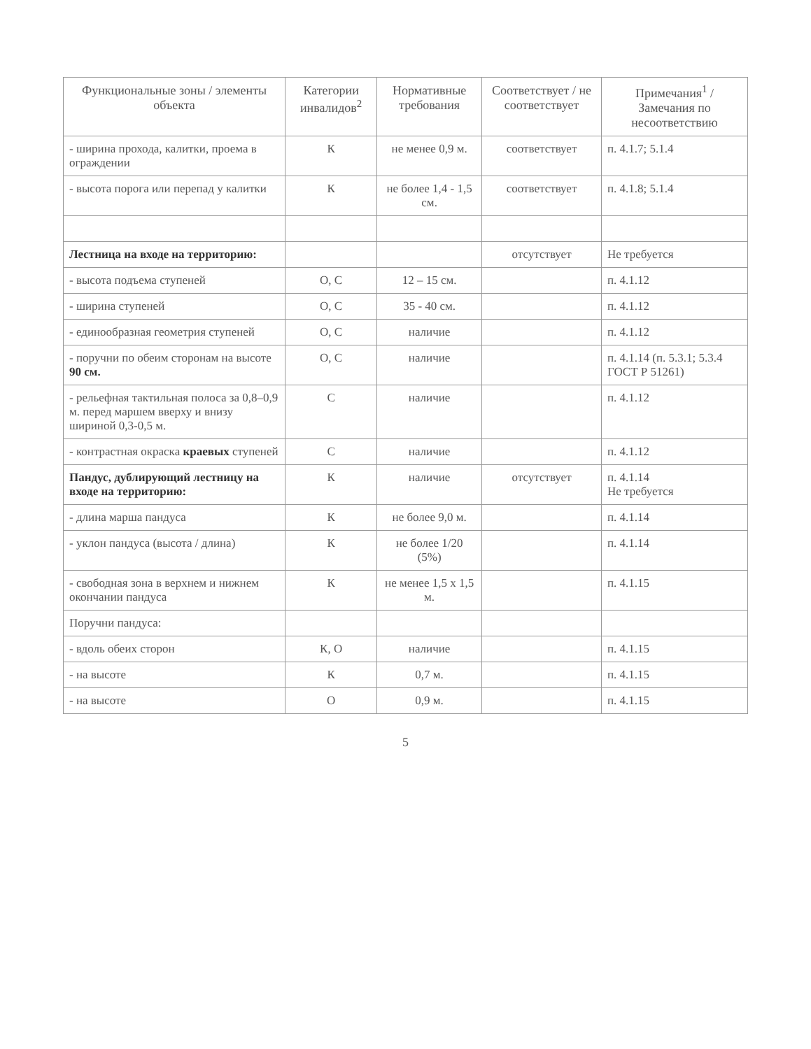| Функциональные зоны / элементы объекта | Категории инвалидов<sup>2</sup> | Нормативные требования | Соответствует / не соответствует | Примечания<sup>1</sup> / Замечания по несоответствию |
| --- | --- | --- | --- | --- |
| - ширина прохода, калитки, проема в ограждении | К | не менее 0,9 м. | соответствует | п. 4.1.7; 5.1.4 |
| - высота порога или перепад у калитки | К | не более 1,4 - 1,5 см. | соответствует | п. 4.1.8; 5.1.4 |
| Лестница на входе на территорию: | | | отсутствует | Не требуется |
| - высота подъема ступеней | О, С | 12 – 15 см. | | п. 4.1.12 |
| - ширина ступеней | О, С | 35 - 40 см. | | п. 4.1.12 |
| - единообразная геометрия ступеней | О, С | наличие | | п. 4.1.12 |
| - поручни по обеим сторонам на высоте 90 см. | О, С | наличие | | п. 4.1.14 (п. 5.3.1; 5.3.4 ГОСТ Р 51261) |
| - рельефная тактильная полоса за 0,8–0,9 м. перед маршем вверху и внизу шириной 0,3-0,5 м. | С | наличие | | п. 4.1.12 |
| - контрастная окраска краевых ступеней | С | наличие | | п. 4.1.12 |
| Пандус, дублирующий лестницу на входе на территорию: | К | наличие | отсутствует | п. 4.1.14 Не требуется |
| - длина марша пандуса | К | не более 9,0 м. | | п. 4.1.14 |
| - уклон пандуса (высота / длина) | К | не более 1/20 (5%) | | п. 4.1.14 |
| - свободная зона в верхнем и нижнем окончании пандуса | К | не менее 1,5 х 1,5 м. | | п. 4.1.15 |
| Поручни пандуса: | | | | |
| - вдоль обеих сторон | К, О | наличие | | п. 4.1.15 |
| - на высоте | К | 0,7 м. | | п. 4.1.15 |
| - на высоте | О | 0,9 м. | | п. 4.1.15 |
5